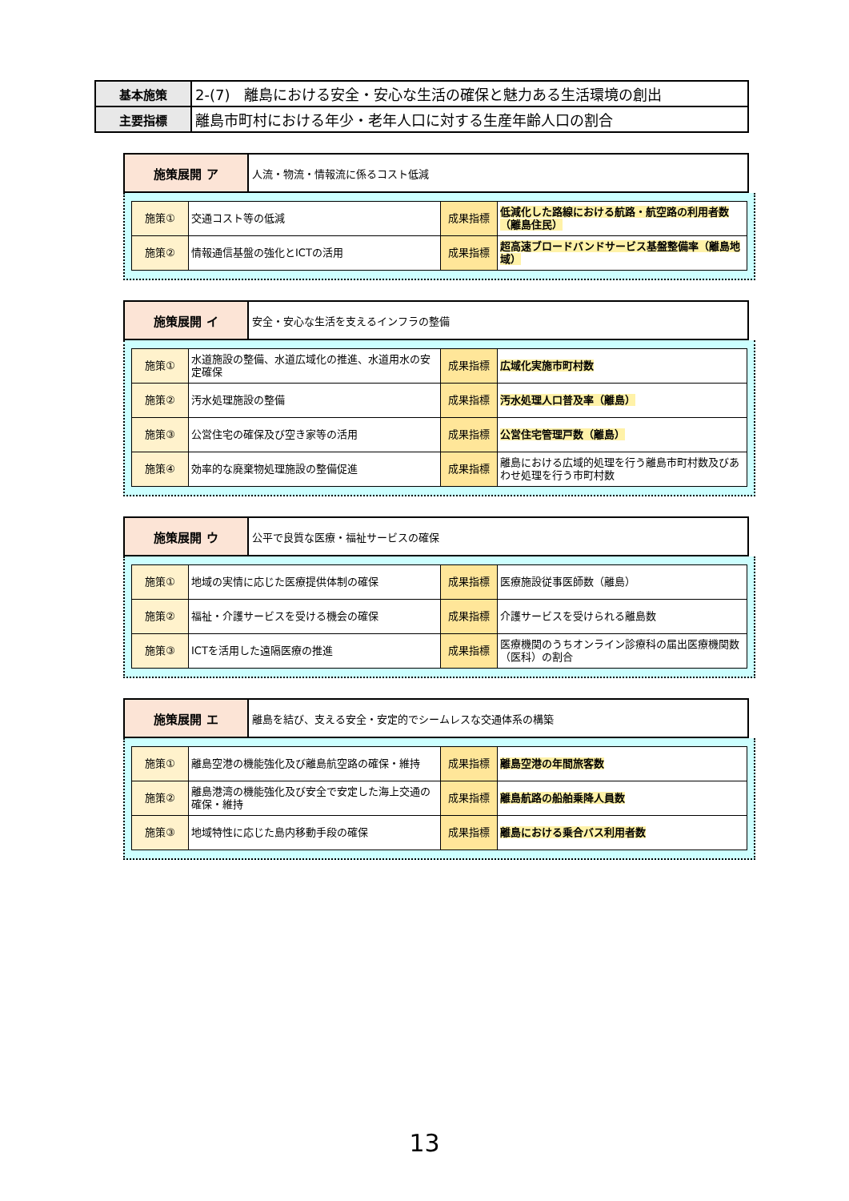| 基本施策 | 2-(7) 離島における安全・安心な生活の確保と魅力ある生活環境の創出 |
| 主要指標 | 離島市町村における年少・老年人口に対する生産年齢人口の割合 |
| 施策展開 ア | 人流・物流・情報流に係るコスト低減 |
| 施策① | 交通コスト等の低減 | 成果指標 | 低減化した路線における航路・航空路の利用者数（離島住民） |
| 施策② | 情報通信基盤の強化とICTの活用 | 成果指標 | 超高速ブロードバンドサービス基盤整備率（離島地域） |
| 施策展開 イ | 安全・安心な生活を支えるインフラの整備 |
| 施策① | 水道施設の整備、水道広域化の推進、水道用水の安定確保 | 成果指標 | 広域化実施市町村数 |
| 施策② | 汚水処理施設の整備 | 成果指標 | 汚水処理人口普及率（離島） |
| 施策③ | 公営住宅の確保及び空き家等の活用 | 成果指標 | 公営住宅管理戸数（離島） |
| 施策④ | 効率的な廃棄物処理施設の整備促進 | 成果指標 | 離島における広域的処理を行う離島市町村数及びあわせ処理を行う市町村数 |
| 施策展開 ウ | 公平で良質な医療・福祉サービスの確保 |
| 施策① | 地域の実情に応じた医療提供体制の確保 | 成果指標 | 医療施設従事医師数（離島） |
| 施策② | 福祉・介護サービスを受ける機会の確保 | 成果指標 | 介護サービスを受けられる離島数 |
| 施策③ | ICTを活用した遠隔医療の推進 | 成果指標 | 医療機関のうちオンライン診療科の届出医療機関数（医科）の割合 |
| 施策展開 エ | 離島を結び、支える安全・安定的でシームレスな交通体系の構築 |
| 施策① | 離島空港の機能強化及び離島航空路の確保・維持 | 成果指標 | 離島空港の年間旅客数 |
| 施策② | 離島港湾の機能強化及び安全で安定した海上交通の確保・維持 | 成果指標 | 離島航路の船舶乗降人員数 |
| 施策③ | 地域特性に応じた島内移動手段の確保 | 成果指標 | 離島における乗合バス利用者数 |
13